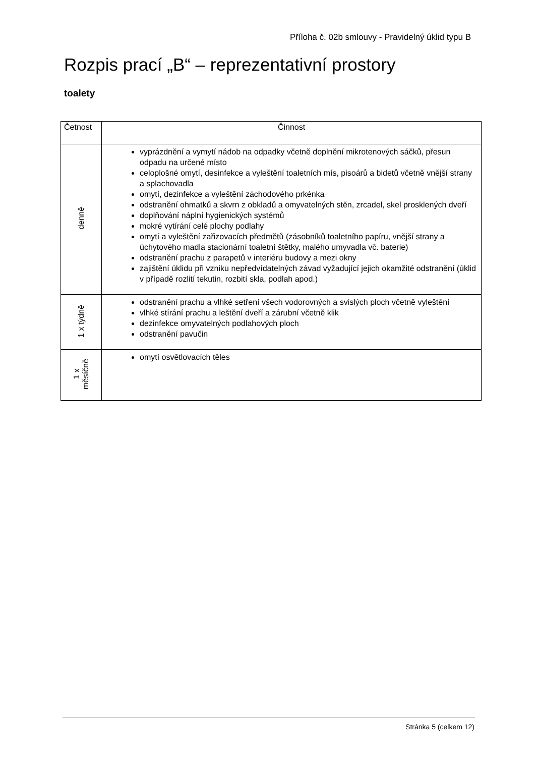Příloha č. 02b smlouvy - Pravidelný úklid typu B
Rozpis prací „B“ – reprezentativní prostory
toalety
| Četnost | Činnost |
| --- | --- |
| denně | vyprázdnění a vymytí nádob na odpadky včetně doplnění mikrotenových sáčků, přesun odpadu na určené místo celoplošné omytí, desinfekce a vyleštění toaletních mís, pisoárů a bidetů včetně vnější strany a splachovadla omytí, dezinfekce a vyleštění záchodového prkénka odstranění ohmatků a skvrn z obkladů a omyvatelných stěn, zrcadel, skel prosklených dveří doplňování náplní hygienických systémů mokré vytírání celé plochy podlahy omytí a vyleštění zařizovacích předmětů (zásobníků toaletního papíru, vnější strany a úchytového madla stacionární toaletní štětky, malého umyvadla vč. baterie) odstranění prachu z parapetů v interiéru budovy a mezi okny zajištění úklidu při vzniku nepředvídatelných závad vyžadující jejich okamžité odstranění (úklid v případě rozlití tekutin, rozbití skla, podlah apod.) |
| 1 x týdně | odstranění prachu a vlhké setření všech vodorovných a svislých ploch včetně vyleštění vlhké stírání prachu a leštění dveří a zárubní včetně klik dezinfekce omyvatelných podlahových ploch odstranění pavučin |
| 1 x měsíčně | omytí osvětlovacích těles |
Stránka 5 (celkem 12)